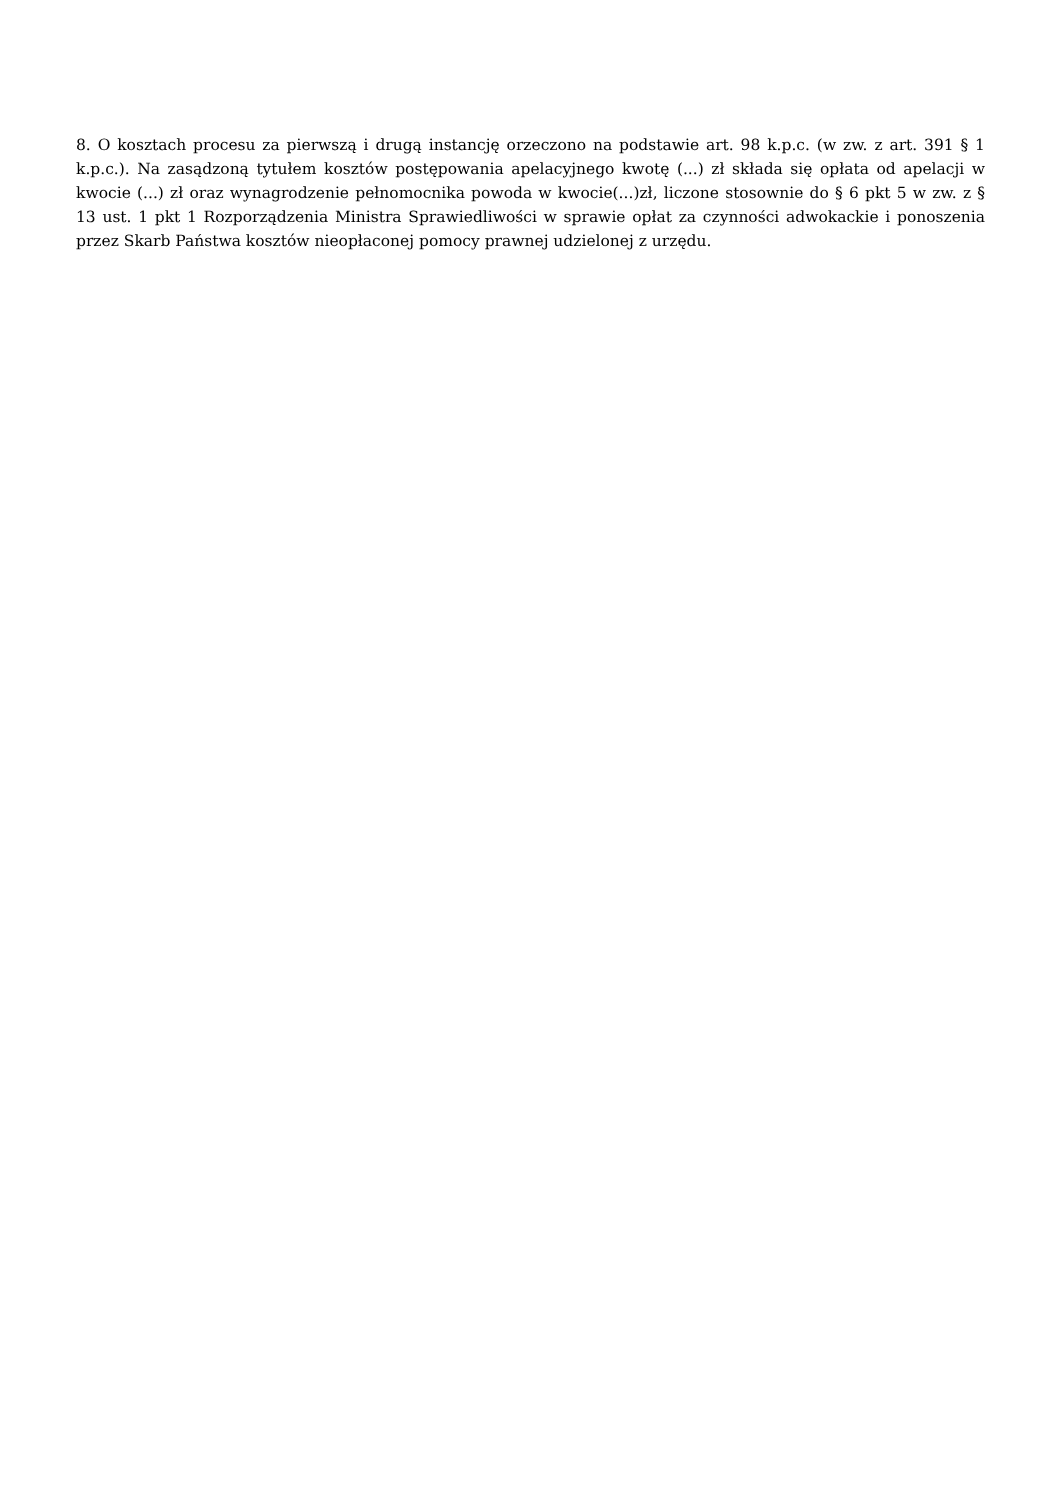8. O kosztach procesu za pierwszą i drugą instancję orzeczono na podstawie art. 98 k.p.c. (w zw. z art. 391 § 1 k.p.c.). Na zasądzoną tytułem kosztów postępowania apelacyjnego kwotę (...) zł składa się opłata od apelacji w kwocie (...) zł oraz wynagrodzenie pełnomocnika powoda w kwocie(...)zł, liczone stosownie do § 6 pkt 5 w zw. z § 13 ust. 1 pkt 1 Rozporządzenia Ministra Sprawiedliwości w sprawie opłat za czynności adwokackie i ponoszenia przez Skarb Państwa kosztów nieopłaconej pomocy prawnej udzielonej z urzędu.